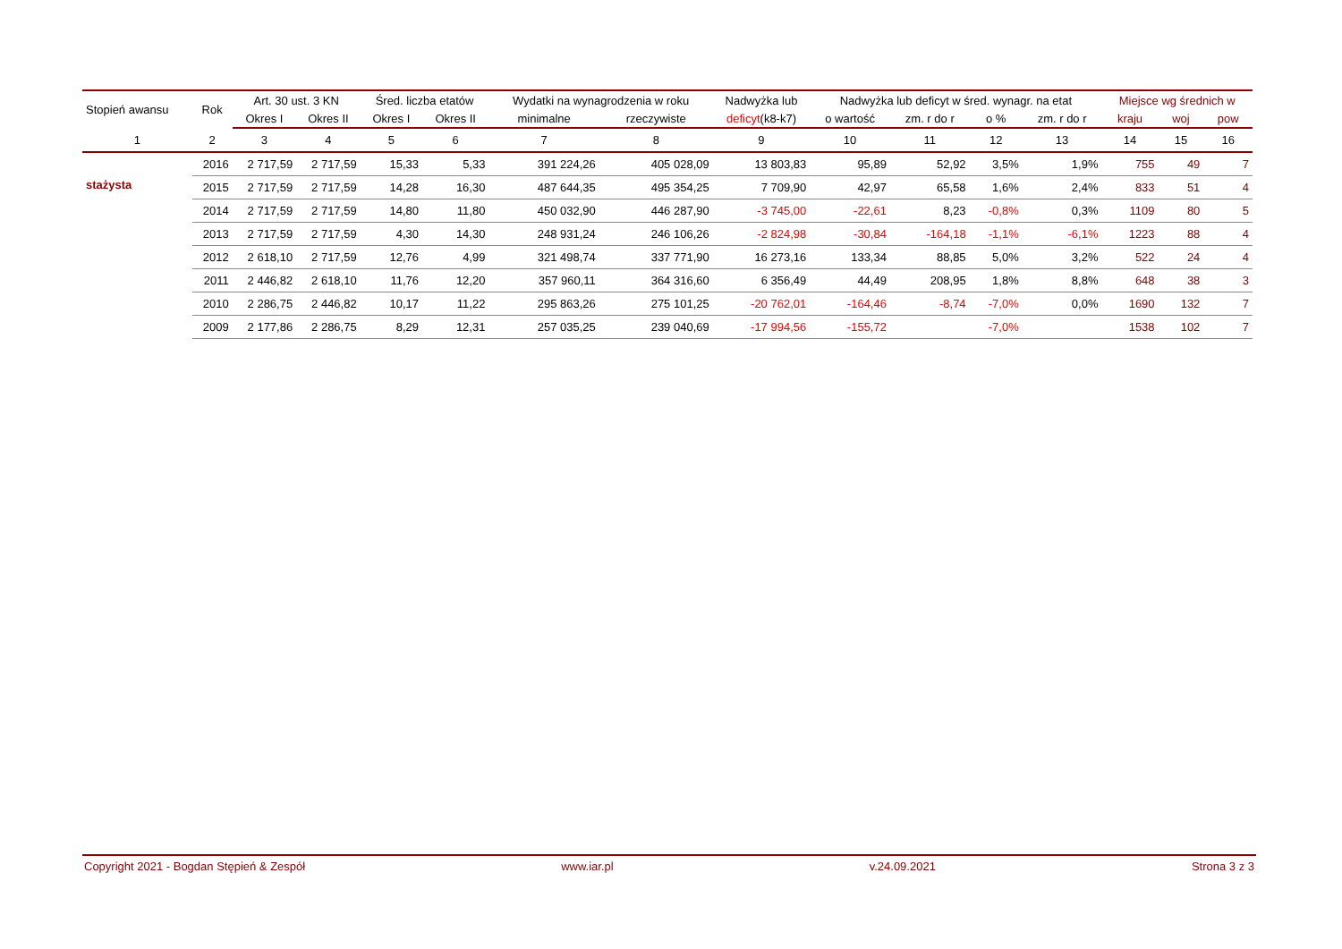| Stopień awansu | Rok | Art. 30 ust. 3 KN | | Śred. liczba etatów | | Wydatki na wynagrodzenia w roku | | Nadwyżka lub | Nadwyżka lub deficyt w śred. wynagr. na etat | | | | Miejsce wg średnich w | | |
| --- | --- | --- | --- | --- | --- | --- | --- | --- | --- | --- | --- | --- | --- | --- | --- |
| | | Okres I | Okres II | Okres I | Okres II | minimalne | rzeczywiste | deficyt (k8-k7) | o wartość | zm. r do r | o % | zm. r do r | kraju | woj | pow |
| 1 | 2 | 3 | 4 | 5 | 6 | 7 | 8 | 9 | 10 | 11 | 12 | 13 | 14 | 15 | 16 |
| stażysta | 2016 | 2 717,59 | 2 717,59 | 15,33 | 5,33 | 391 224,26 | 405 028,09 | 13 803,83 | 95,89 | 52,92 | 3,5% | 1,9% | 755 | 49 | 7 |
| | 2015 | 2 717,59 | 2 717,59 | 14,28 | 16,30 | 487 644,35 | 495 354,25 | 7 709,90 | 42,97 | 65,58 | 1,6% | 2,4% | 833 | 51 | 4 |
| | 2014 | 2 717,59 | 2 717,59 | 14,80 | 11,80 | 450 032,90 | 446 287,90 | -3 745,00 | -22,61 | 8,23 | -0,8% | 0,3% | 1109 | 80 | 5 |
| | 2013 | 2 717,59 | 2 717,59 | 4,30 | 14,30 | 248 931,24 | 246 106,26 | -2 824,98 | -30,84 | -164,18 | -1,1% | -6,1% | 1223 | 88 | 4 |
| | 2012 | 2 618,10 | 2 717,59 | 12,76 | 4,99 | 321 498,74 | 337 771,90 | 16 273,16 | 133,34 | 88,85 | 5,0% | 3,2% | 522 | 24 | 4 |
| | 2011 | 2 446,82 | 2 618,10 | 11,76 | 12,20 | 357 960,11 | 364 316,60 | 6 356,49 | 44,49 | 208,95 | 1,8% | 8,8% | 648 | 38 | 3 |
| | 2010 | 2 286,75 | 2 446,82 | 10,17 | 11,22 | 295 863,26 | 275 101,25 | -20 762,01 | -164,46 | -8,74 | -7,0% | 0,0% | 1690 | 132 | 7 |
| | 2009 | 2 177,86 | 2 286,75 | 8,29 | 12,31 | 257 035,25 | 239 040,69 | -17 994,56 | -155,72 | | -7,0% | | 1538 | 102 | 7 |
Copyright 2021 - Bogdan Stępień & Zespół www.iar.pl v.24.09.2021 Strona 3 z 3